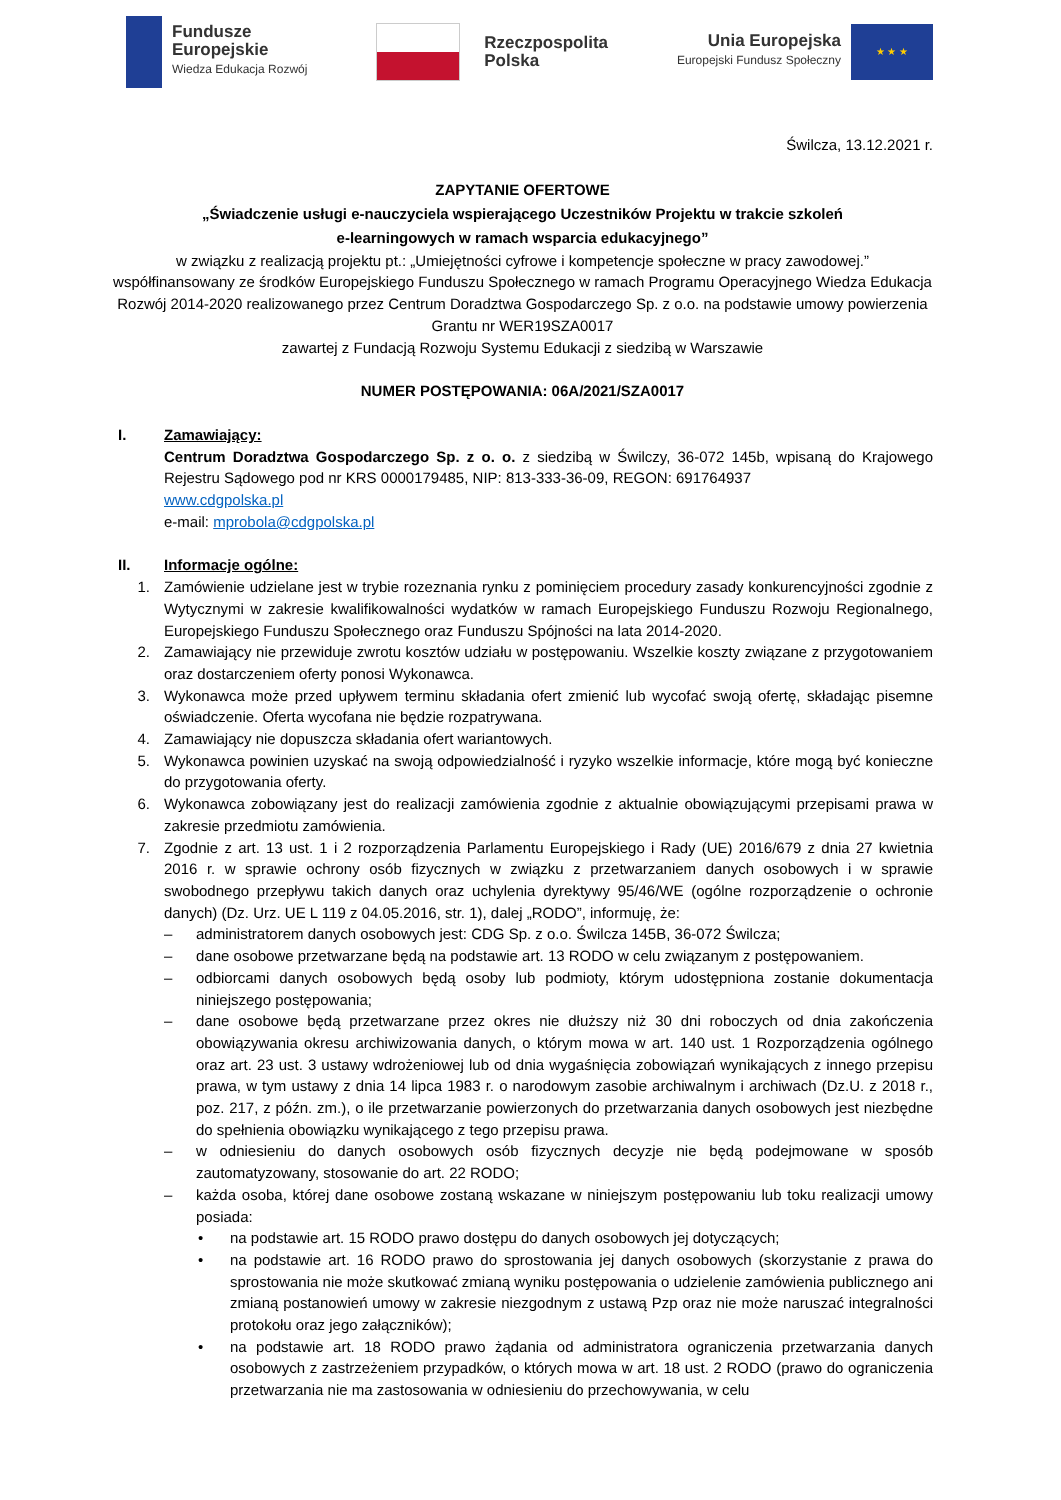Fundusze
Europejskie
Wiedza Edukacja Rozwój
Rzeczpospolita
Polska
Unia Europejska
Europejski Fundusz Społeczny
★ ★ ★
Świlcza, 13.12.2021 r.
ZAPYTANIE OFERTOWE
„Świadczenie usługi e-nauczyciela wspierającego Uczestników Projektu w trakcie szkoleń
e-learningowych w ramach wsparcia edukacyjnego”
w związku z realizacją projektu pt.: „Umiejętności cyfrowe i kompetencje społeczne w pracy zawodowej.”
współfinansowany ze środków Europejskiego Funduszu Społecznego w ramach Programu Operacyjnego Wiedza Edukacja Rozwój 2014-2020 realizowanego przez Centrum Doradztwa Gospodarczego Sp. z o.o. na podstawie umowy powierzenia Grantu nr WER19SZA0017
zawartej z Fundacją Rozwoju Systemu Edukacji z siedzibą w Warszawie
NUMER POSTĘPOWANIA: 06A/2021/SZA0017
I. Zamawiający:
Centrum Doradztwa Gospodarczego Sp. z o. o. z siedzibą w Świlczy, 36-072 145b, wpisaną do Krajowego Rejestru Sądowego pod nr KRS 0000179485, NIP: 813-333-36-09, REGON: 691764937
www.cdgpolska.pl
e-mail: mprobola@cdgpolska.pl
II. Informacje ogólne:
1. Zamówienie udzielane jest w trybie rozeznania rynku z pominięciem procedury zasady konkurencyjności zgodnie z Wytycznymi w zakresie kwalifikowalności wydatków w ramach Europejskiego Funduszu Rozwoju Regionalnego, Europejskiego Funduszu Społecznego oraz Funduszu Spójności na lata 2014-2020.
2. Zamawiający nie przewiduje zwrotu kosztów udziału w postępowaniu. Wszelkie koszty związane z przygotowaniem oraz dostarczeniem oferty ponosi Wykonawca.
3. Wykonawca może przed upływem terminu składania ofert zmienić lub wycofać swoją ofertę, składając pisemne oświadczenie. Oferta wycofana nie będzie rozpatrywana.
4. Zamawiający nie dopuszcza składania ofert wariantowych.
5. Wykonawca powinien uzyskać na swoją odpowiedzialność i ryzyko wszelkie informacje, które mogą być konieczne do przygotowania oferty.
6. Wykonawca zobowiązany jest do realizacji zamówienia zgodnie z aktualnie obowiązującymi przepisami prawa w zakresie przedmiotu zamówienia.
7. Zgodnie z art. 13 ust. 1 i 2 rozporządzenia Parlamentu Europejskiego i Rady (UE) 2016/679 z dnia 27 kwietnia 2016 r. w sprawie ochrony osób fizycznych w związku z przetwarzaniem danych osobowych i w sprawie swobodnego przepływu takich danych oraz uchylenia dyrektywy 95/46/WE (ogólne rozporządzenie o ochronie danych) (Dz. Urz. UE L 119 z 04.05.2016, str. 1), dalej „RODO”, informuję, że:
– administratorem danych osobowych jest: CDG Sp. z o.o. Świlcza 145B, 36-072 Świlcza;
– dane osobowe przetwarzane będą na podstawie art. 13 RODO w celu związanym z postępowaniem.
– odbiorcami danych osobowych będą osoby lub podmioty, którym udostępniona zostanie dokumentacja niniejszego postępowania;
– dane osobowe będą przetwarzane przez okres nie dłuższy niż 30 dni roboczych od dnia zakończenia obowiązywania okresu archiwizowania danych, o którym mowa w art. 140 ust. 1 Rozporządzenia ogólnego oraz art. 23 ust. 3 ustawy wdrożeniowej lub od dnia wygaśnięcia zobowiązań wynikających z innego przepisu prawa, w tym ustawy z dnia 14 lipca 1983 r. o narodowym zasobie archiwalnym i archiwach (Dz.U. z 2018 r., poz. 217, z późn. zm.), o ile przetwarzanie powierzonych do przetwarzania danych osobowych jest niezbędne do spełnienia obowiązku wynikającego z tego przepisu prawa.
– w odniesieniu do danych osobowych osób fizycznych decyzje nie będą podejmowane w sposób zautomatyzowany, stosowanie do art. 22 RODO;
– każda osoba, której dane osobowe zostaną wskazane w niniejszym postępowaniu lub toku realizacji umowy posiada:
• na podstawie art. 15 RODO prawo dostępu do danych osobowych jej dotyczących;
• na podstawie art. 16 RODO prawo do sprostowania jej danych osobowych (skorzystanie z prawa do sprostowania nie może skutkować zmianą wyniku postępowania o udzielenie zamówienia publicznego ani zmianą postanowień umowy w zakresie niezgodnym z ustawą Pzp oraz nie może naruszać integralności protokołu oraz jego załączników);
• na podstawie art. 18 RODO prawo żądania od administratora ograniczenia przetwarzania danych osobowych z zastrzeżeniem przypadków, o których mowa w art. 18 ust. 2 RODO (prawo do ograniczenia przetwarzania nie ma zastosowania w odniesieniu do przechowywania, w celu